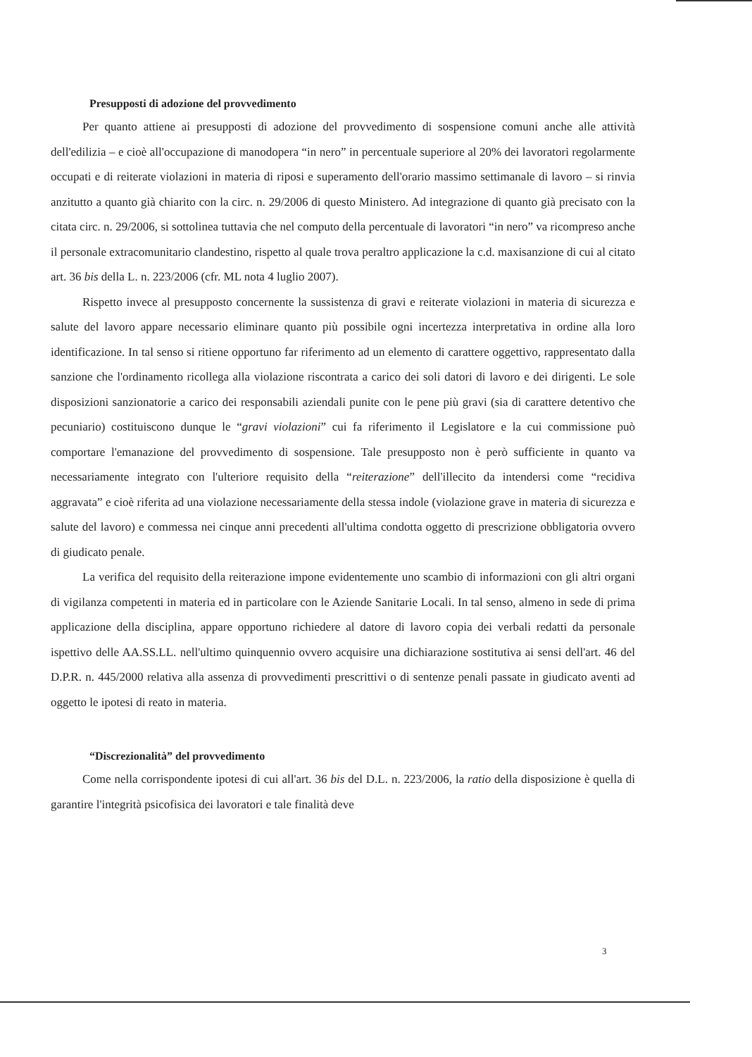Presupposti di adozione del provvedimento
Per quanto attiene ai presupposti di adozione del provvedimento di sospensione comuni anche alle attività dell'edilizia – e cioè all'occupazione di manodopera “in nero” in percentuale superiore al 20% dei lavoratori regolarmente occupati e di reiterate violazioni in materia di riposi e superamento dell'orario massimo settimanale di lavoro – si rinvia anzitutto a quanto già chiarito con la circ. n. 29/2006 di questo Ministero. Ad integrazione di quanto già precisato con la citata circ. n. 29/2006, si sottolinea tuttavia che nel computo della percentuale di lavoratori “in nero” va ricompreso anche il personale extracomunitario clandestino, rispetto al quale trova peraltro applicazione la c.d. maxisanzione di cui al citato art. 36 bis della L. n. 223/2006 (cfr. ML nota 4 luglio 2007).
Rispetto invece al presupposto concernente la sussistenza di gravi e reiterate violazioni in materia di sicurezza e salute del lavoro appare necessario eliminare quanto più possibile ogni incertezza interpretativa in ordine alla loro identificazione. In tal senso si ritiene opportuno far riferimento ad un elemento di carattere oggettivo, rappresentato dalla sanzione che l'ordinamento ricollega alla violazione riscontrata a carico dei soli datori di lavoro e dei dirigenti. Le sole disposizioni sanzionatorie a carico dei responsabili aziendali punite con le pene più gravi (sia di carattere detentivo che pecuniario) costituiscono dunque le “gravi violazioni” cui fa riferimento il Legislatore e la cui commissione può comportare l'emanazione del provvedimento di sospensione. Tale presupposto non è però sufficiente in quanto va necessariamente integrato con l'ulteriore requisito della “reiterazione” dell'illecito da intendersi come “recidiva aggravata” e cioè riferita ad una violazione necessariamente della stessa indole (violazione grave in materia di sicurezza e salute del lavoro) e commessa nei cinque anni precedenti all'ultima condotta oggetto di prescrizione obbligatoria ovvero di giudicato penale.
La verifica del requisito della reiterazione impone evidentemente uno scambio di informazioni con gli altri organi di vigilanza competenti in materia ed in particolare con le Aziende Sanitarie Locali. In tal senso, almeno in sede di prima applicazione della disciplina, appare opportuno richiedere al datore di lavoro copia dei verbali redatti da personale ispettivo delle AA.SS.LL. nell'ultimo quinquennio ovvero acquisire una dichiarazione sostitutiva ai sensi dell'art. 46 del D.P.R. n. 445/2000 relativa alla assenza di provvedimenti prescrittivi o di sentenze penali passate in giudicato aventi ad oggetto le ipotesi di reato in materia.
“Discrezionalità” del provvedimento
Come nella corrispondente ipotesi di cui all'art. 36 bis del D.L. n. 223/2006, la ratio della disposizione è quella di garantire l'integrità psicofisica dei lavoratori e tale finalità deve
3